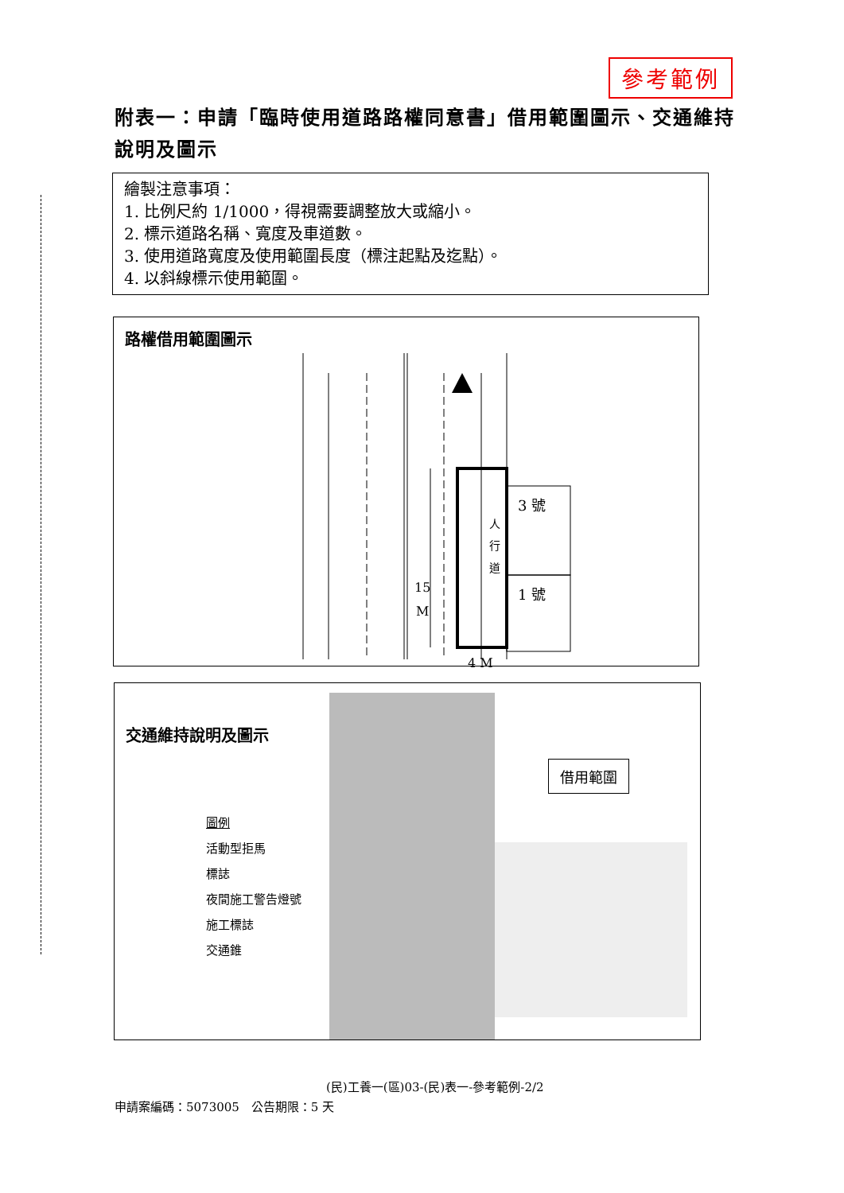參考範例
附表一：申請「臨時使用道路路權同意書」借用範圍圖示、交通維持說明及圖示
繪製注意事項：
1. 比例尺約 1/1000，得視需要調整放大或縮小。
2. 標示道路名稱、寬度及車道數。
3. 使用道路寬度及使用範圍長度（標注起點及迄點）。
4. 以斜線標示使用範圍。
路權借用範圍圖示
3 號
1 號
人
行
道
15
M
4 M
交通維持說明及圖示
圖例
活動型拒馬
標誌
夜間施工警告燈號
施工標誌
交通錐
借用範圍
(民)工養一(區)03-(民)表一-參考範例-2/2
申請案編碼：5073005　公告期限：5 天